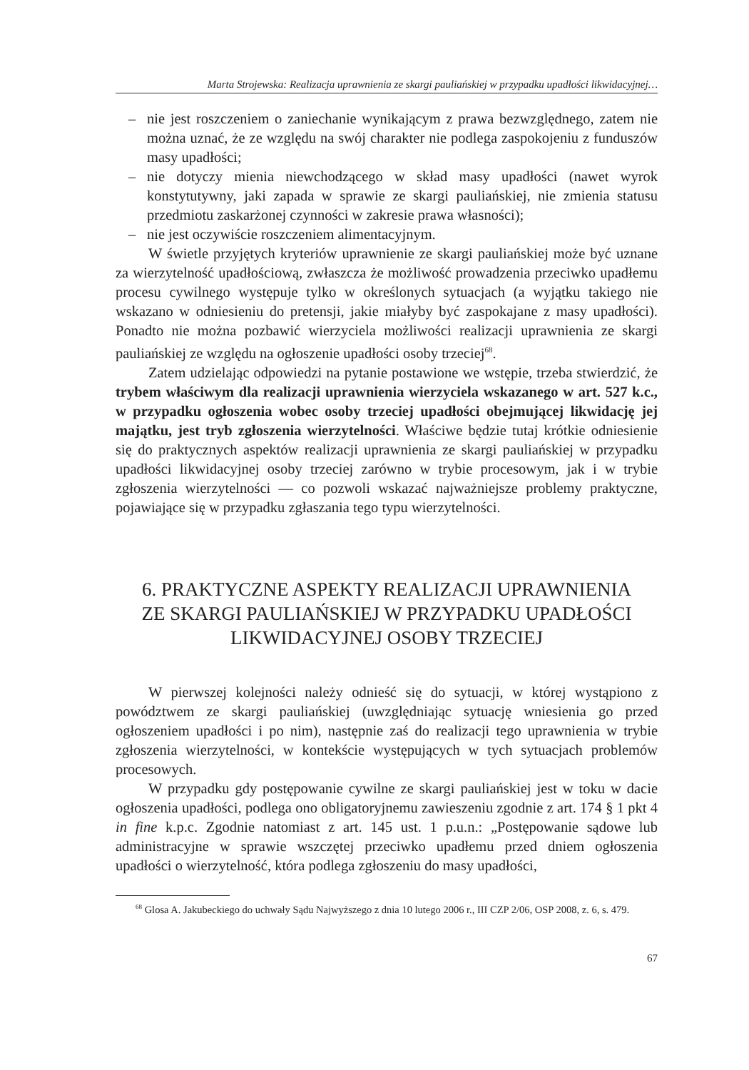Marta Strojewska: Realizacja uprawnienia ze skargi pauliańskiej w przypadku upadłości likwidacyjnej…
– nie jest roszczeniem o zaniechanie wynikającym z prawa bezwzględnego, zatem nie można uznać, że ze względu na swój charakter nie podlega zaspokojeniu z funduszów masy upadłości;
– nie dotyczy mienia niewchodzącego w skład masy upadłości (nawet wyrok konstytutywny, jaki zapada w sprawie ze skargi pauliańskiej, nie zmienia statusu przedmiotu zaskarżonej czynności w zakresie prawa własności);
– nie jest oczywiście roszczeniem alimentacyjnym.
W świetle przyjętych kryteriów uprawnienie ze skargi pauliańskiej może być uznane za wierzytelność upadłościową, zwłaszcza że możliwość prowadzenia przeciwko upadłemu procesu cywilnego występuje tylko w określonych sytuacjach (a wyjątku takiego nie wskazano w odniesieniu do pretensji, jakie miałyby być zaspokajane z masy upadłości). Ponadto nie można pozbawić wierzyciela możliwości realizacji uprawnienia ze skargi pauliańskiej ze względu na ogłoszenie upadłości osoby trzeciej<sup>68</sup>.
Zatem udzielając odpowiedzi na pytanie postawione we wstępie, trzeba stwierdzić, że trybem właściwym dla realizacji uprawnienia wierzyciela wskazanego w art. 527 k.c., w przypadku ogłoszenia wobec osoby trzeciej upadłości obejmującej likwidację jej majątku, jest tryb zgłoszenia wierzytelności. Właściwe będzie tutaj krótkie odniesienie się do praktycznych aspektów realizacji uprawnienia ze skargi pauliańskiej w przypadku upadłości likwidacyjnej osoby trzeciej zarówno w trybie procesowym, jak i w trybie zgłoszenia wierzytelności — co pozwoli wskazać najważniejsze problemy praktyczne, pojawiające się w przypadku zgłaszania tego typu wierzytelności.
6. PRAKTYCZNE ASPEKTY REALIZACJI UPRAWNIENIA ZE SKARGI PAULIAŃSKIEJ W PRZYPADKU UPADŁOŚCI LIKWIDACYJNEJ OSOBY TRZECIEJ
W pierwszej kolejności należy odnieść się do sytuacji, w której wystąpiono z powództwem ze skargi pauliańskiej (uwzględniając sytuację wniesienia go przed ogłoszeniem upadłości i po nim), następnie zaś do realizacji tego uprawnienia w trybie zgłoszenia wierzytelności, w kontekście występujących w tych sytuacjach problemów procesowych.
W przypadku gdy postępowanie cywilne ze skargi pauliańskiej jest w toku w dacie ogłoszenia upadłości, podlega ono obligatoryjnemu zawieszeniu zgodnie z art. 174 § 1 pkt 4 in fine k.p.c. Zgodnie natomiast z art. 145 ust. 1 p.u.n.: „Postępowanie sądowe lub administracyjne w sprawie wszczętej przeciwko upadłemu przed dniem ogłoszenia upadłości o wierzytelność, która podlega zgłoszeniu do masy upadłości,
<sup>68</sup> Glosa A. Jakubeckiego do uchwały Sądu Najwyższego z dnia 10 lutego 2006 r., III CZP 2/06, OSP 2008, z. 6, s. 479.
67